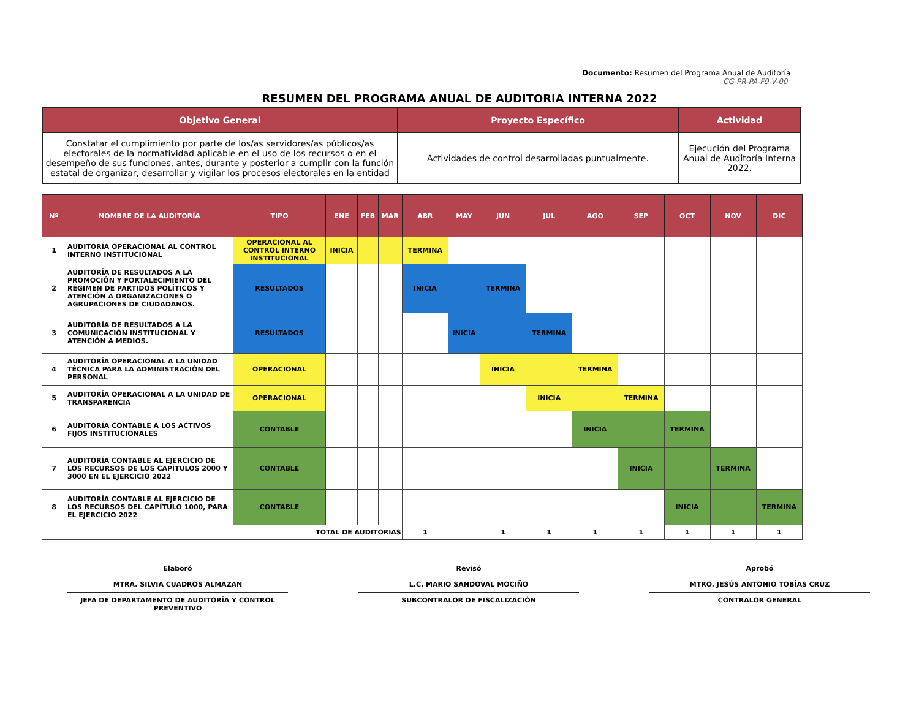Documento: Resumen del Programa Anual de Auditoría
CG-PR-PA-F9-V-00
RESUMEN DEL PROGRAMA ANUAL DE AUDITORIA INTERNA 2022
| Objetivo General | Proyecto Específico | Actividad |
| --- | --- | --- |
| Constatar el cumplimiento por parte de los/as servidores/as públicos/as electorales de la normatividad aplicable en el uso de los recursos o en el desempeño de sus funciones, antes, durante y posterior a cumplir con la función estatal de organizar, desarrollar y vigilar los procesos electorales en la entidad | Actividades de control desarrolladas puntualmente. | Ejecución del Programa Anual de Auditoría Interna 2022. |
| Nº | NOMBRE DE LA AUDITORÍA | TIPO | ENE | FEB | MAR | ABR | MAY | JUN | JUL | AGO | SEP | OCT | NOV | DIC |
| --- | --- | --- | --- | --- | --- | --- | --- | --- | --- | --- | --- | --- | --- | --- |
| 1 | AUDITORÍA OPERACIONAL AL CONTROL INTERNO INSTITUCIONAL | OPERACIONAL AL CONTROL INTERNO INSTITUCIONAL | INICIA | | | TERMINA | | | | | | | | |
| 2 | AUDITORÍA DE RESULTADOS A LA PROMOCIÓN Y FORTALECIMIENTO DEL RÉGIMEN DE PARTIDOS POLÍTICOS Y ATENCIÓN A ORGANIZACIONES O AGRUPACIONES DE CIUDADANOS. | RESULTADOS | | | | INICIA | | TERMINA | | | | | | |
| 3 | AUDITORÍA DE RESULTADOS A LA COMUNICACIÓN INSTITUCIONAL Y ATENCIÓN A MEDIOS. | RESULTADOS | | | | | INICIA | | TERMINA | | | | | |
| 4 | AUDITORÍA OPERACIONAL A LA UNIDAD TÉCNICA PARA LA ADMINISTRACIÓN DEL PERSONAL | OPERACIONAL | | | | | | INICIA | | TERMINA | | | | |
| 5 | AUDITORÍA OPERACIONAL A LA UNIDAD DE TRANSPARENCIA | OPERACIONAL | | | | | | | INICIA | | TERMINA | | | |
| 6 | AUDITORÍA CONTABLE A LOS ACTIVOS FIJOS INSTITUCIONALES | CONTABLE | | | | | | | | INICIA | | TERMINA | | |
| 7 | AUDITORÍA CONTABLE AL EJERCICIO DE LOS RECURSOS DE LOS CAPÍTULOS 2000 Y 3000 EN EL EJERCICIO 2022 | CONTABLE | | | | | | | | | INICIA | | TERMINA | |
| 8 | AUDITORÍA CONTABLE AL EJERCICIO DE LOS RECURSOS DEL CAPÍTULO 1000, PARA EL EJERCICIO 2022 | CONTABLE | | | | | | | | | | INICIA | | TERMINA |
| TOTAL DE AUDITORIAS | | | | | | 1 | | 1 | 1 | 1 | 1 | 1 | 1 | 1 |
Elaboró
MTRA. SILVIA CUADROS ALMAZAN
JEFA DE DEPARTAMENTO DE AUDITORÍA Y CONTROL PREVENTIVO
Revisó
L.C. MARIO SANDOVAL MOCIÑO
SUBCONTRALOR DE FISCALIZACIÓN
Aprobó
MTRO. JESÚS ANTONIO TOBÍAS CRUZ
CONTRALOR GENERAL